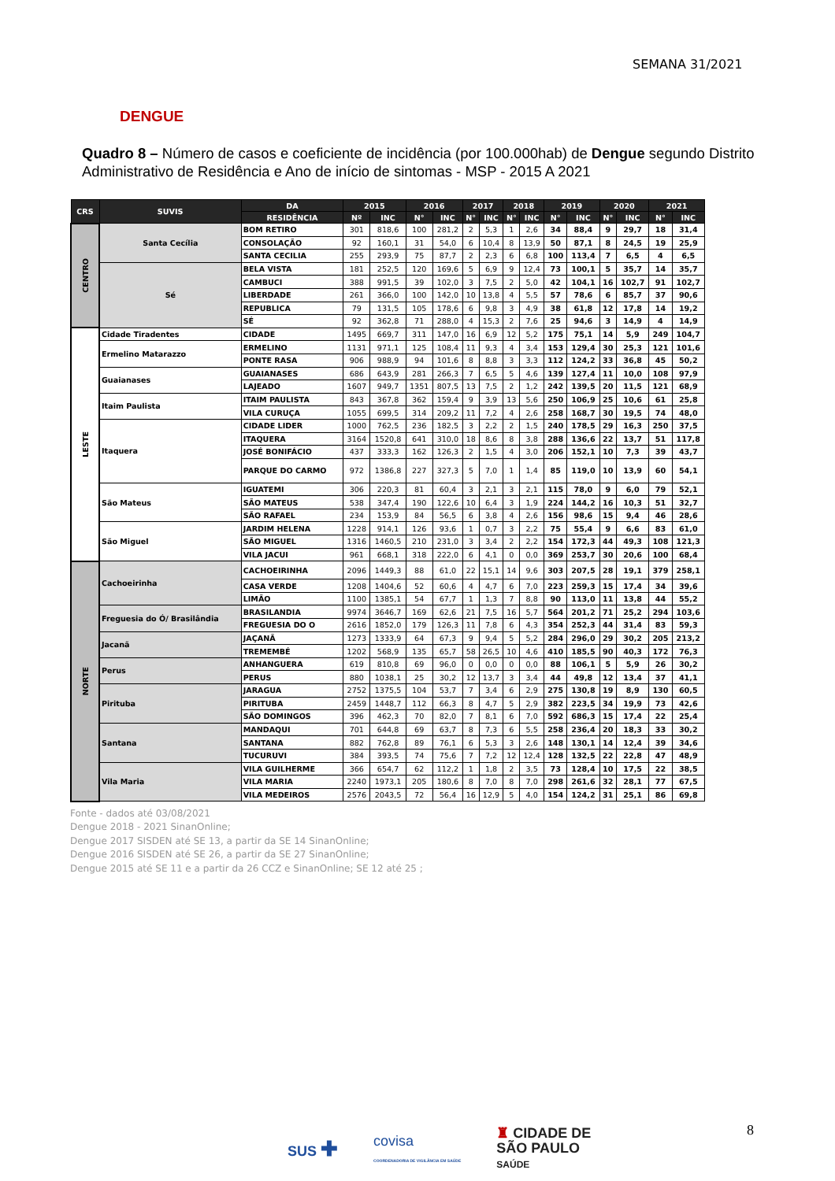SEMANA 31/2021
DENGUE
Quadro 8 – Número de casos e coeficiente de incidência (por 100.000hab) de Dengue segundo Distrito Administrativo de Residência e Ano de início de sintomas - MSP - 2015 A 2021
| CRS | SUVIS | DA | 2015 | | 2016 | | 2017 | | 2018 | | 2019 | | 2020 | | 2021 | |
| --- | --- | --- | --- | --- | --- | --- | --- | --- | --- | --- | --- | --- | --- | --- | --- | --- |
| | | RESIDÊNCIA | Nº | INC | N° | INC | N° | INC | N° | INC | N° | INC | N° | INC | N° | INC |
| CENTRO | Santa Cecília | BOM RETIRO | 301 | 818,6 | 100 | 281,2 | 2 | 5,3 | 1 | 2,6 | 34 | 88,4 | 9 | 29,7 | 18 | 31,4 |
| | | CONSOLAÇÃO | 92 | 160,1 | 31 | 54,0 | 6 | 10,4 | 8 | 13,9 | 50 | 87,1 | 8 | 24,5 | 19 | 25,9 |
| | | SANTA CECILIA | 255 | 293,9 | 75 | 87,7 | 2 | 2,3 | 6 | 6,8 | 100 | 113,4 | 7 | 6,5 | 4 | 6,5 |
| | Sé | BELA VISTA | 181 | 252,5 | 120 | 169,6 | 5 | 6,9 | 9 | 12,4 | 73 | 100,1 | 5 | 35,7 | 14 | 35,7 |
| | | CAMBUCI | 388 | 991,5 | 39 | 102,0 | 3 | 7,5 | 2 | 5,0 | 42 | 104,1 | 16 | 102,7 | 91 | 102,7 |
| | | LIBERDADE | 261 | 366,0 | 100 | 142,0 | 10 | 13,8 | 4 | 5,5 | 57 | 78,6 | 6 | 85,7 | 37 | 90,6 |
| | | REPUBLICA | 79 | 131,5 | 105 | 178,6 | 6 | 9,8 | 3 | 4,9 | 38 | 61,8 | 12 | 17,8 | 14 | 19,2 |
| | | SÉ | 92 | 362,8 | 71 | 288,0 | 4 | 15,3 | 2 | 7,6 | 25 | 94,6 | 3 | 14,9 | 4 | 14,9 |
| LESTE | Cidade Tiradentes | CIDADE | 1495 | 669,7 | 311 | 147,0 | 16 | 6,9 | 12 | 5,2 | 175 | 75,1 | 14 | 5,9 | 249 | 104,7 |
| | Ermelino Matarazzo | ERMELINO | 1131 | 971,1 | 125 | 108,4 | 11 | 9,3 | 4 | 3,4 | 153 | 129,4 | 30 | 25,3 | 121 | 101,6 |
| | | PONTE RASA | 906 | 988,9 | 94 | 101,6 | 8 | 8,8 | 3 | 3,3 | 112 | 124,2 | 33 | 36,8 | 45 | 50,2 |
| | Guaianases | GUAIANASES | 686 | 643,9 | 281 | 266,3 | 7 | 6,5 | 5 | 4,6 | 139 | 127,4 | 11 | 10,0 | 108 | 97,9 |
| | | LAJEADO | 1607 | 949,7 | 1351 | 807,5 | 13 | 7,5 | 2 | 1,2 | 242 | 139,5 | 20 | 11,5 | 121 | 68,9 |
| | Itaim Paulista | ITAIM PAULISTA | 843 | 367,8 | 362 | 159,4 | 9 | 3,9 | 13 | 5,6 | 250 | 106,9 | 25 | 10,6 | 61 | 25,8 |
| | | VILA CURUÇA | 1055 | 699,5 | 314 | 209,2 | 11 | 7,2 | 4 | 2,6 | 258 | 168,7 | 30 | 19,5 | 74 | 48,0 |
| | Itaquera | CIDADE LIDER | 1000 | 762,5 | 236 | 182,5 | 3 | 2,2 | 2 | 1,5 | 240 | 178,5 | 29 | 16,3 | 250 | 37,5 |
| | | ITAQUERA | 3164 | 1520,8 | 641 | 310,0 | 18 | 8,6 | 8 | 3,8 | 288 | 136,6 | 22 | 13,7 | 51 | 117,8 |
| | | JOSÉ BONIFÁCIO | 437 | 333,3 | 162 | 126,3 | 2 | 1,5 | 4 | 3,0 | 206 | 152,1 | 10 | 7,3 | 39 | 43,7 |
| | | PARQUE DO CARMO | 972 | 1386,8 | 227 | 327,3 | 5 | 7,0 | 1 | 1,4 | 85 | 119,0 | 10 | 13,9 | 60 | 54,1 |
| | São Mateus | IGUATEMI | 306 | 220,3 | 81 | 60,4 | 3 | 2,1 | 3 | 2,1 | 115 | 78,0 | 9 | 6,0 | 79 | 52,1 |
| | | SÃO MATEUS | 538 | 347,4 | 190 | 122,6 | 10 | 6,4 | 3 | 1,9 | 224 | 144,2 | 16 | 10,3 | 51 | 32,7 |
| | | SÃO RAFAEL | 234 | 153,9 | 84 | 56,5 | 6 | 3,8 | 4 | 2,6 | 156 | 98,6 | 15 | 9,4 | 46 | 28,6 |
| | São Miguel | JARDIM HELENA | 1228 | 914,1 | 126 | 93,6 | 1 | 0,7 | 3 | 2,2 | 75 | 55,4 | 9 | 6,6 | 83 | 61,0 |
| | | SÃO MIGUEL | 1316 | 1460,5 | 210 | 231,0 | 3 | 3,4 | 2 | 2,2 | 154 | 172,3 | 44 | 49,3 | 108 | 121,3 |
| | | VILA JACUI | 961 | 668,1 | 318 | 222,0 | 6 | 4,1 | 0 | 0,0 | 369 | 253,7 | 30 | 20,6 | 100 | 68,4 |
| NORTE | Cachoeirinha | CACHOEIRINHA | 2096 | 1449,3 | 88 | 61,0 | 22 | 15,1 | 14 | 9,6 | 303 | 207,5 | 28 | 19,1 | 379 | 258,1 |
| | | CASA VERDE | 1208 | 1404,6 | 52 | 60,6 | 4 | 4,7 | 6 | 7,0 | 223 | 259,3 | 15 | 17,4 | 34 | 39,6 |
| | | LIMÃO | 1100 | 1385,1 | 54 | 67,7 | 1 | 1,3 | 7 | 8,8 | 90 | 113,0 | 11 | 13,8 | 44 | 55,2 |
| | Freguesia do Ó/ Brasilândia | BRASILANDIA | 9974 | 3646,7 | 169 | 62,6 | 21 | 7,5 | 16 | 5,7 | 564 | 201,2 | 71 | 25,2 | 294 | 103,6 |
| | | FREGUESIA DO O | 2616 | 1852,0 | 179 | 126,3 | 11 | 7,8 | 6 | 4,3 | 354 | 252,3 | 44 | 31,4 | 83 | 59,3 |
| | Jacanã | JAÇANÃ | 1273 | 1333,9 | 64 | 67,3 | 9 | 9,4 | 5 | 5,2 | 284 | 296,0 | 29 | 30,2 | 205 | 213,2 |
| | | TREMEMBÉ | 1202 | 568,9 | 135 | 65,7 | 58 | 26,5 | 10 | 4,6 | 410 | 185,5 | 90 | 40,3 | 172 | 76,3 |
| | Perus | ANHANGUERA | 619 | 810,8 | 69 | 96,0 | 0 | 0,0 | 0 | 0,0 | 88 | 106,1 | 5 | 5,9 | 26 | 30,2 |
| | | PERUS | 880 | 1038,1 | 25 | 30,2 | 12 | 13,7 | 3 | 3,4 | 44 | 49,8 | 12 | 13,4 | 37 | 41,1 |
| | Pirituba | JARAGUA | 2752 | 1375,5 | 104 | 53,7 | 7 | 3,4 | 6 | 2,9 | 275 | 130,8 | 19 | 8,9 | 130 | 60,5 |
| | | PIRITUBA | 2459 | 1448,7 | 112 | 66,3 | 8 | 4,7 | 5 | 2,9 | 382 | 223,5 | 34 | 19,9 | 73 | 42,6 |
| | | SÃO DOMINGOS | 396 | 462,3 | 70 | 82,0 | 7 | 8,1 | 6 | 7,0 | 592 | 686,3 | 15 | 17,4 | 22 | 25,4 |
| | Santana | MANDAQUI | 701 | 644,8 | 69 | 63,7 | 8 | 7,3 | 6 | 5,5 | 258 | 236,4 | 20 | 18,3 | 33 | 30,2 |
| | | SANTANA | 882 | 762,8 | 89 | 76,1 | 6 | 5,3 | 3 | 2,6 | 148 | 130,1 | 14 | 12,4 | 39 | 34,6 |
| | | TUCURUVI | 384 | 393,5 | 74 | 75,6 | 7 | 7,2 | 12 | 12,4 | 128 | 132,5 | 22 | 22,8 | 47 | 48,9 |
| | Vila Maria | VILA GUILHERME | 366 | 654,7 | 62 | 112,2 | 1 | 1,8 | 2 | 3,5 | 73 | 128,4 | 10 | 17,5 | 22 | 38,5 |
| | | VILA MARIA | 2240 | 1973,1 | 205 | 180,6 | 8 | 7,0 | 8 | 7,0 | 298 | 261,6 | 32 | 28,1 | 77 | 67,5 |
| | | VILA MEDEIROS | 2576 | 2043,5 | 72 | 56,4 | 16 | 12,9 | 5 | 4,0 | 154 | 124,2 | 31 | 25,1 | 86 | 69,8 |
Fonte - dados até 03/08/2021
Dengue 2018 - 2021 SinanOnline;
Dengue 2017 SISDEN até SE 13, a partir da SE 14 SinanOnline;
Dengue 2016 SISDEN até SE 26, a partir da SE 27 SinanOnline;
Dengue 2015 até SE 11 e a partir da 26 CCZ e SinanOnline; SE 12 até 25 ;
8
SUS ✚
covisa
COORDENADORIA DE VIGILÂNCIA EM SAÚDE
♜ CIDADE DE
SÃO PAULO
SAÚDE